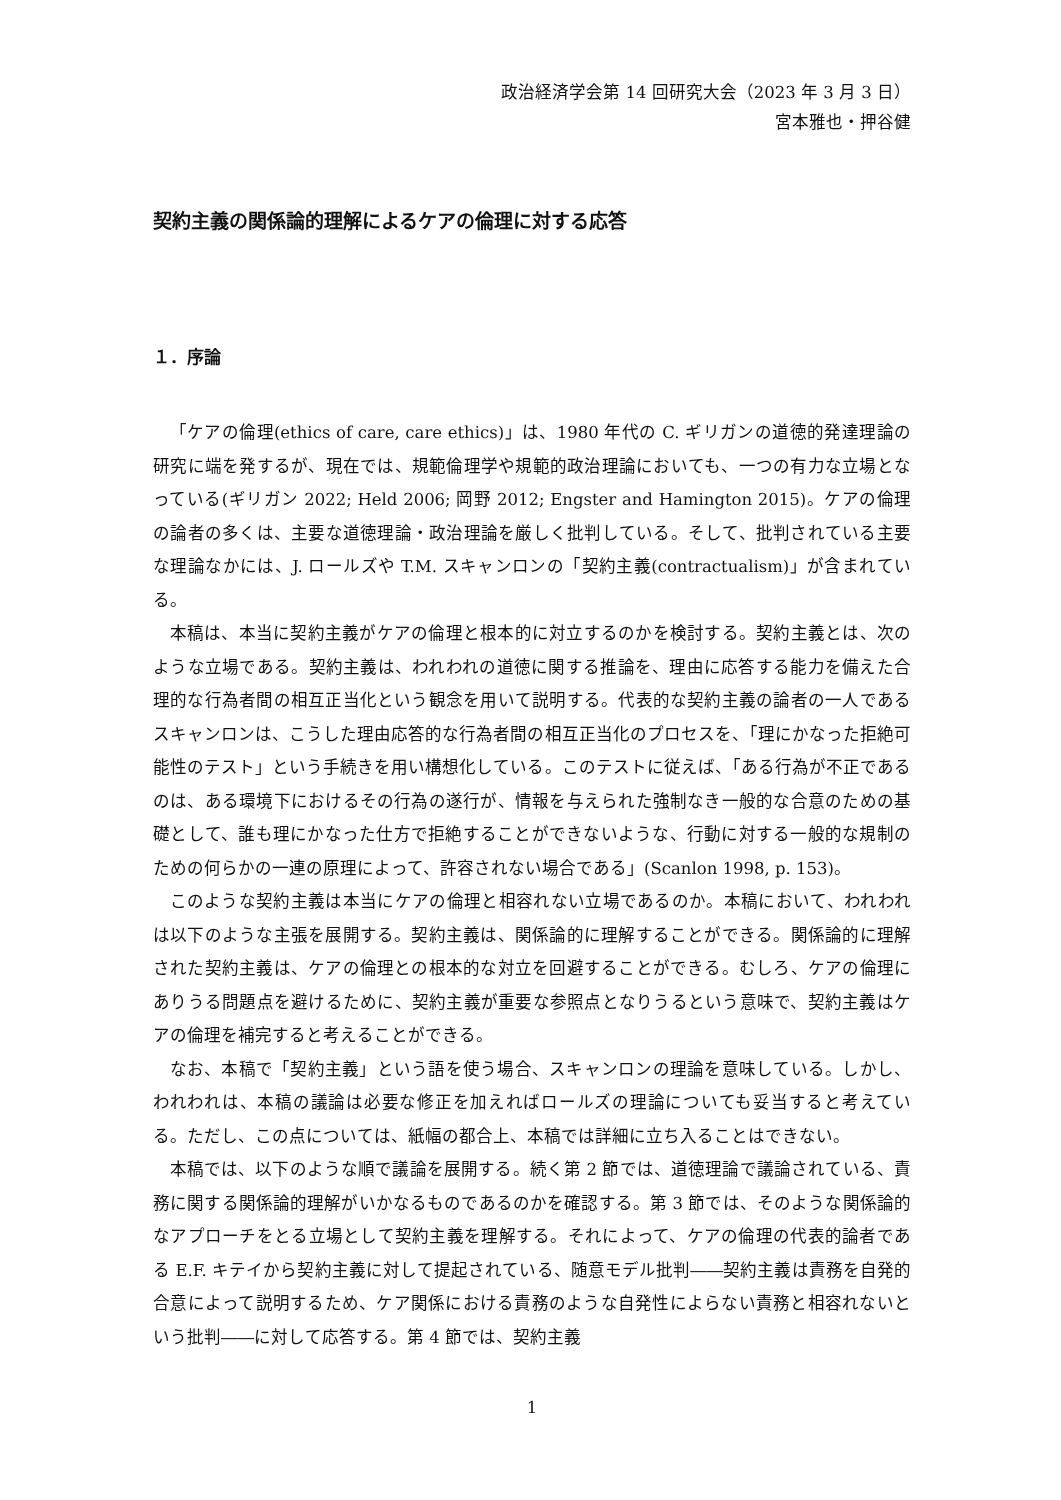政治経済学会第 14 回研究大会（2023 年 3 月 3 日）
宮本雅也・押谷健
契約主義の関係論的理解によるケアの倫理に対する応答
１．序論
「ケアの倫理(ethics of care, care ethics)」は、1980 年代の C. ギリガンの道徳的発達理論の研究に端を発するが、現在では、規範倫理学や規範的政治理論においても、一つの有力な立場となっている(ギリガン 2022; Held 2006; 岡野 2012; Engster and Hamington 2015)。ケアの倫理の論者の多くは、主要な道徳理論・政治理論を厳しく批判している。そして、批判されている主要な理論なかには、J. ロールズや T.M. スキャンロンの「契約主義(contractualism)」が含まれている。
本稿は、本当に契約主義がケアの倫理と根本的に対立するのかを検討する。契約主義とは、次のような立場である。契約主義は、われわれの道徳に関する推論を、理由に応答する能力を備えた合理的な行為者間の相互正当化という観念を用いて説明する。代表的な契約主義の論者の一人であるスキャンロンは、こうした理由応答的な行為者間の相互正当化のプロセスを、「理にかなった拒絶可能性のテスト」という手続きを用い構想化している。このテストに従えば、「ある行為が不正であるのは、ある環境下におけるその行為の遂行が、情報を与えられた強制なき一般的な合意のための基礎として、誰も理にかなった仕方で拒絶することができないような、行動に対する一般的な規制のための何らかの一連の原理によって、許容されない場合である」(Scanlon 1998, p. 153)。
このような契約主義は本当にケアの倫理と相容れない立場であるのか。本稿において、われわれは以下のような主張を展開する。契約主義は、関係論的に理解することができる。関係論的に理解された契約主義は、ケアの倫理との根本的な対立を回避することができる。むしろ、ケアの倫理にありうる問題点を避けるために、契約主義が重要な参照点となりうるという意味で、契約主義はケアの倫理を補完すると考えることができる。
なお、本稿で「契約主義」という語を使う場合、スキャンロンの理論を意味している。しかし、われわれは、本稿の議論は必要な修正を加えればロールズの理論についても妥当すると考えている。ただし、この点については、紙幅の都合上、本稿では詳細に立ち入ることはできない。
本稿では、以下のような順で議論を展開する。続く第 2 節では、道徳理論で議論されている、責務に関する関係論的理解がいかなるものであるのかを確認する。第 3 節では、そのような関係論的なアプローチをとる立場として契約主義を理解する。それによって、ケアの倫理の代表的論者である E.F. キテイから契約主義に対して提起されている、随意モデル批判――契約主義は責務を自発的合意によって説明するため、ケア関係における責務のような自発性によらない責務と相容れないという批判――に対して応答する。第 4 節では、契約主義
1